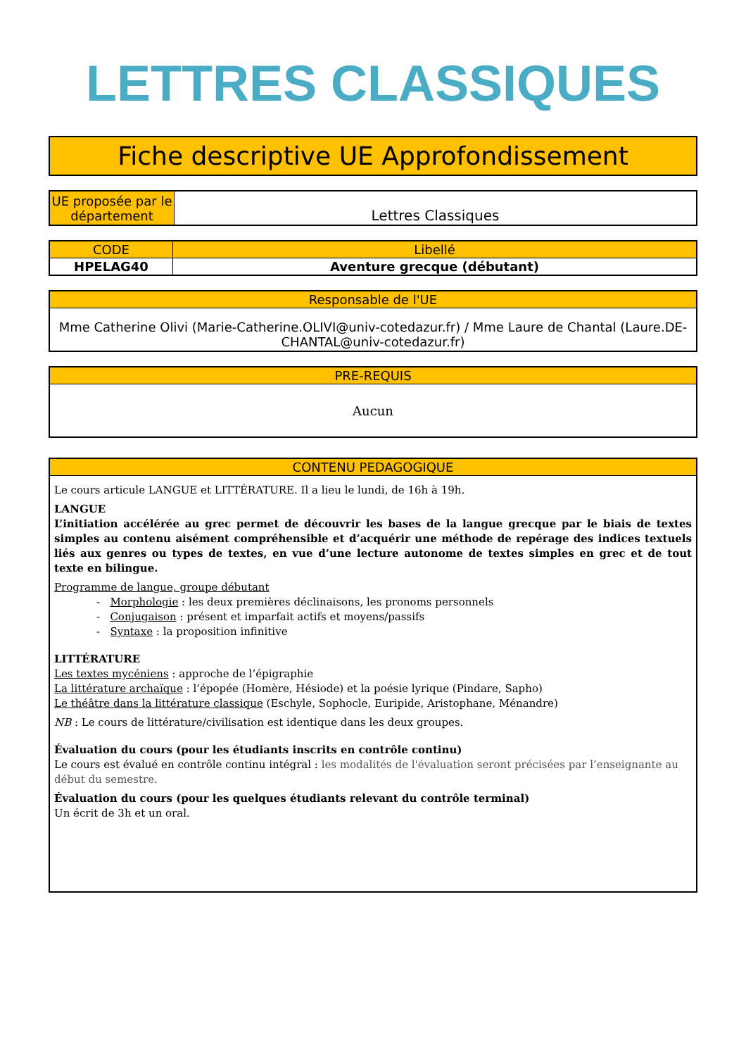LETTRES CLASSIQUES
Fiche descriptive UE Approfondissement
| UE proposée par le département | Lettres Classiques |
| CODE | Libellé |
| --- | --- |
| HPELAG40 | Aventure grecque (débutant) |
| Responsable de l'UE |
| --- |
| Mme Catherine Olivi (Marie-Catherine.OLIVI@univ-cotedazur.fr) / Mme Laure de Chantal (Laure.DE-CHANTAL@univ-cotedazur.fr) |
| PRE-REQUIS |
| --- |
| Aucun |
| CONTENU PEDAGOGIQUE |
| --- |
| Le cours articule LANGUE et LITTÉRATURE. Il a lieu le lundi, de 16h à 19h. LANGUE L’initiation accélérée au grec permet de découvrir les bases de la langue grecque par le biais de textes simples au contenu aisément compréhensible et d’acquérir une méthode de repérage des indices textuels liés aux genres ou types de textes, en vue d’une lecture autonome de textes simples en grec et de tout texte en bilingue. Programme de langue, groupe débutant - Morphologie : les deux premières déclinaisons, les pronoms personnels - Conjugaison : présent et imparfait actifs et moyens/passifs - Syntaxe : la proposition infinitive LITTÉRATURE Les textes mycéniens : approche de l’épigraphie La littérature archaïque : l’épopée (Homère, Hésiode) et la poésie lyrique (Pindare, Sapho) Le théâtre dans la littérature classique (Eschyle, Sophocle, Euripide, Aristophane, Ménandre) NB : Le cours de littérature/civilisation est identique dans les deux groupes. Évaluation du cours (pour les étudiants inscrits en contrôle continu) Le cours est évalué en contrôle continu intégral : les modalités de l'évaluation seront précisées par l’enseignante au début du semestre. Évaluation du cours (pour les quelques étudiants relevant du contrôle terminal) Un écrit de 3h et un oral. |